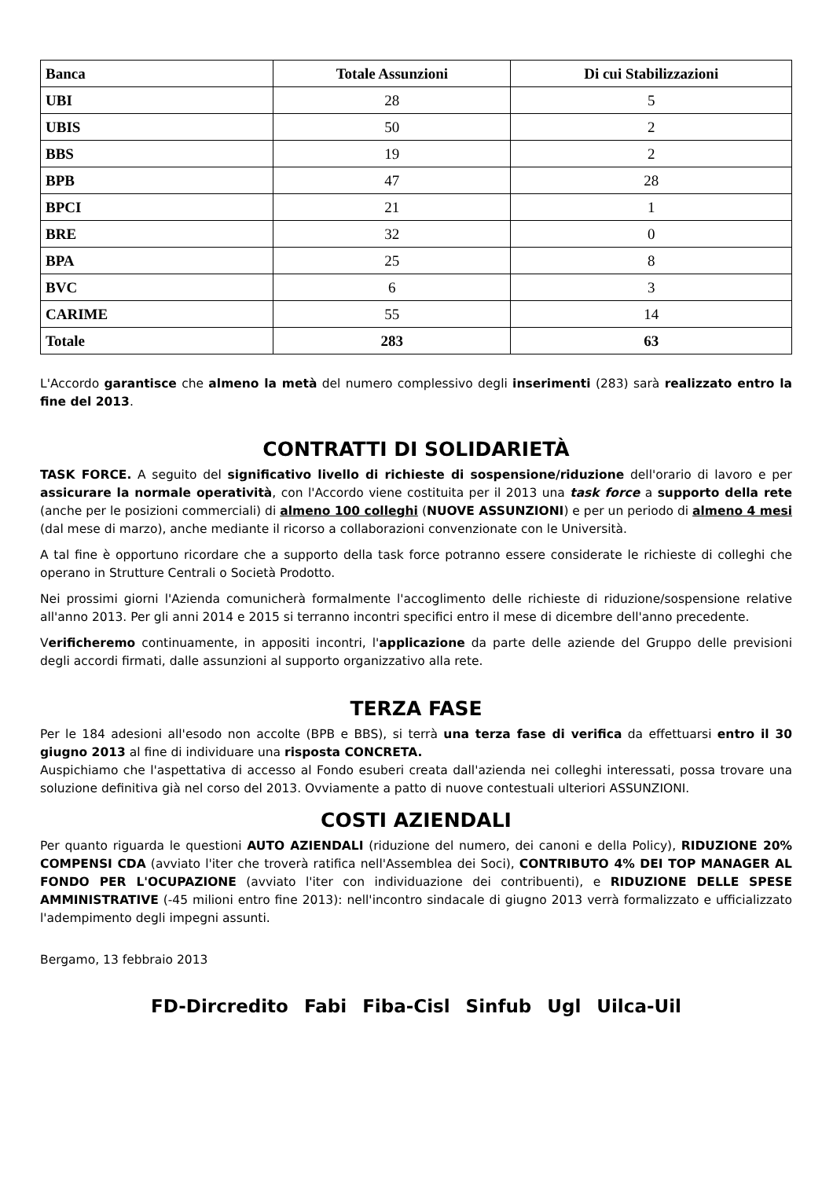| Banca | Totale Assunzioni | Di cui Stabilizzazioni |
| --- | --- | --- |
| UBI | 28 | 5 |
| UBIS | 50 | 2 |
| BBS | 19 | 2 |
| BPB | 47 | 28 |
| BPCI | 21 | 1 |
| BRE | 32 | 0 |
| BPA | 25 | 8 |
| BVC | 6 | 3 |
| CARIME | 55 | 14 |
| Totale | 283 | 63 |
L'Accordo garantisce che almeno la metà del numero complessivo degli inserimenti (283) sarà realizzato entro la fine del 2013.
CONTRATTI DI SOLIDARIETÀ
TASK FORCE. A seguito del significativo livello di richieste di sospensione/riduzione dell'orario di lavoro e per assicurare la normale operatività, con l'Accordo viene costituita per il 2013 una task force a supporto della rete (anche per le posizioni commerciali) di almeno 100 colleghi (NUOVE ASSUNZIONI) e per un periodo di almeno 4 mesi (dal mese di marzo), anche mediante il ricorso a collaborazioni convenzionate con le Università.
A tal fine è opportuno ricordare che a supporto della task force potranno essere considerate le richieste di colleghi che operano in Strutture Centrali o Società Prodotto.
Nei prossimi giorni l'Azienda comunicherà formalmente l'accoglimento delle richieste di riduzione/sospensione relative all'anno 2013. Per gli anni 2014 e 2015 si terranno incontri specifici entro il mese di dicembre dell'anno precedente.
Verificheremo continuamente, in appositi incontri, l'applicazione da parte delle aziende del Gruppo delle previsioni degli accordi firmati, dalle assunzioni al supporto organizzativo alla rete.
TERZA FASE
Per le 184 adesioni all'esodo non accolte (BPB e BBS), si terrà una terza fase di verifica da effettuarsi entro il 30 giugno 2013 al fine di individuare una risposta CONCRETA.
Auspichiamo che l'aspettativa di accesso al Fondo esuberi creata dall'azienda nei colleghi interessati, possa trovare una soluzione definitiva già nel corso del 2013. Ovviamente a patto di nuove contestuali ulteriori ASSUNZIONI.
COSTI AZIENDALI
Per quanto riguarda le questioni AUTO AZIENDALI (riduzione del numero, dei canoni e della Policy), RIDUZIONE 20% COMPENSI CDA (avviato l'iter che troverà ratifica nell'Assemblea dei Soci), CONTRIBUTO 4% DEI TOP MANAGER AL FONDO PER L'OCUPAZIONE (avviato l'iter con individuazione dei contribuenti), e RIDUZIONE DELLE SPESE AMMINISTRATIVE (-45 milioni entro fine 2013): nell'incontro sindacale di giugno 2013 verrà formalizzato e ufficializzato l'adempimento degli impegni assunti.
Bergamo, 13 febbraio 2013
FD-Dircredito Fabi Fiba-Cisl Sinfub Ugl Uilca-Uil